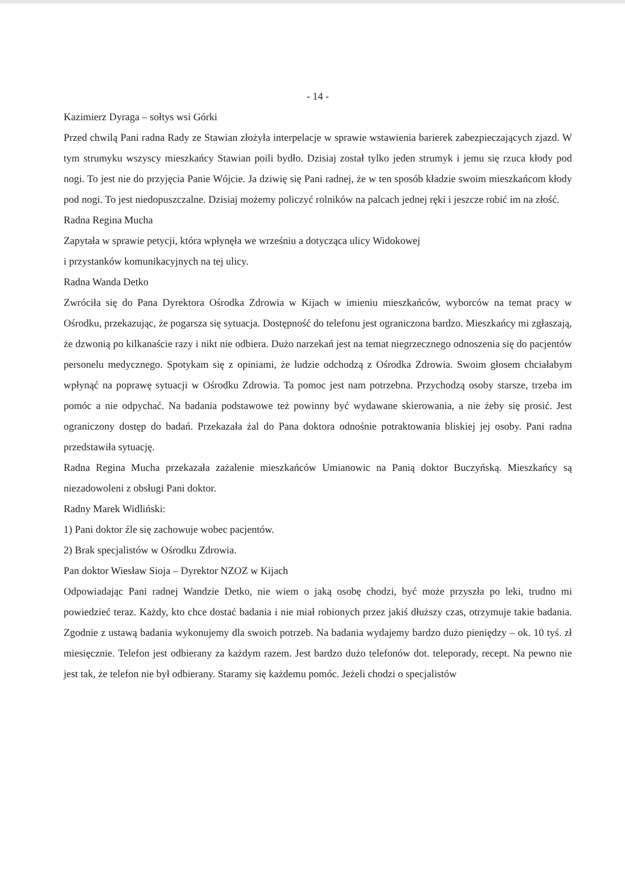- 14 -
Kazimierz Dyraga – sołtys wsi Górki
Przed chwilą Pani radna Rady ze Stawian złożyła interpelacje w sprawie wstawienia barierek zabezpieczających zjazd. W tym strumyku wszyscy mieszkańcy Stawian poili bydło. Dzisiaj został tylko jeden strumyk i jemu się rzuca kłody pod nogi. To jest nie do przyjęcia Panie Wójcie. Ja dziwię się Pani radnej, że w ten sposób kładzie swoim mieszkańcom kłody pod nogi. To jest niedopuszczalne. Dzisiaj możemy policzyć rolników na palcach jednej ręki i jeszcze robić im na złość.
Radna Regina Mucha
Zapytała w sprawie petycji, która wpłynęła we wrześniu a dotycząca ulicy Widokowej
i przystanków komunikacyjnych na tej ulicy.
Radna Wanda Detko
Zwróciła się do Pana Dyrektora Ośrodka Zdrowia w Kijach w imieniu mieszkańców, wyborców na temat pracy w Ośrodku, przekazując, że pogarsza się sytuacja. Dostępność do telefonu jest ograniczona bardzo. Mieszkańcy mi zgłaszają, że dzwonią po kilkanaście razy i nikt nie odbiera. Dużo narzekań jest na temat niegrzecznego odnoszenia się do pacjentów personelu medycznego. Spotykam się z opiniami, że ludzie odchodzą z Ośrodka Zdrowia. Swoim głosem chciałabym wpłynąć na poprawę sytuacji w Ośrodku Zdrowia. Ta pomoc jest nam potrzebna. Przychodzą osoby starsze, trzeba im pomóc a nie odpychać. Na badania podstawowe też powinny być wydawane skierowania, a nie żeby się prosić. Jest ograniczony dostęp do badań. Przekazała żal do Pana doktora odnośnie potraktowania bliskiej jej osoby. Pani radna przedstawiła sytuację.
Radna Regina Mucha przekazała zażalenie mieszkańców Umianowic na Panią doktor Buczyńską. Mieszkańcy są niezadowoleni z obsługi Pani doktor.
Radny Marek Widliński:
1) Pani doktor źle się zachowuje wobec pacjentów.
2) Brak specjalistów w Ośrodku Zdrowia.
Pan doktor Wiesław Sioja – Dyrektor NZOZ w Kijach
Odpowiadając Pani radnej Wandzie Detko, nie wiem o jaką osobę chodzi, być może przyszła po leki, trudno mi powiedzieć teraz. Każdy, kto chce dostać badania i nie miał robionych przez jakiś dłuższy czas, otrzymuje takie badania. Zgodnie z ustawą badania wykonujemy dla swoich potrzeb. Na badania wydajemy bardzo dużo pieniędzy – ok. 10 tyś. zł miesięcznie. Telefon jest odbierany za każdym razem. Jest bardzo dużo telefonów dot. teleporady, recept. Na pewno nie jest tak, że telefon nie był odbierany. Staramy się każdemu pomóc. Jeżeli chodzi o specjalistów